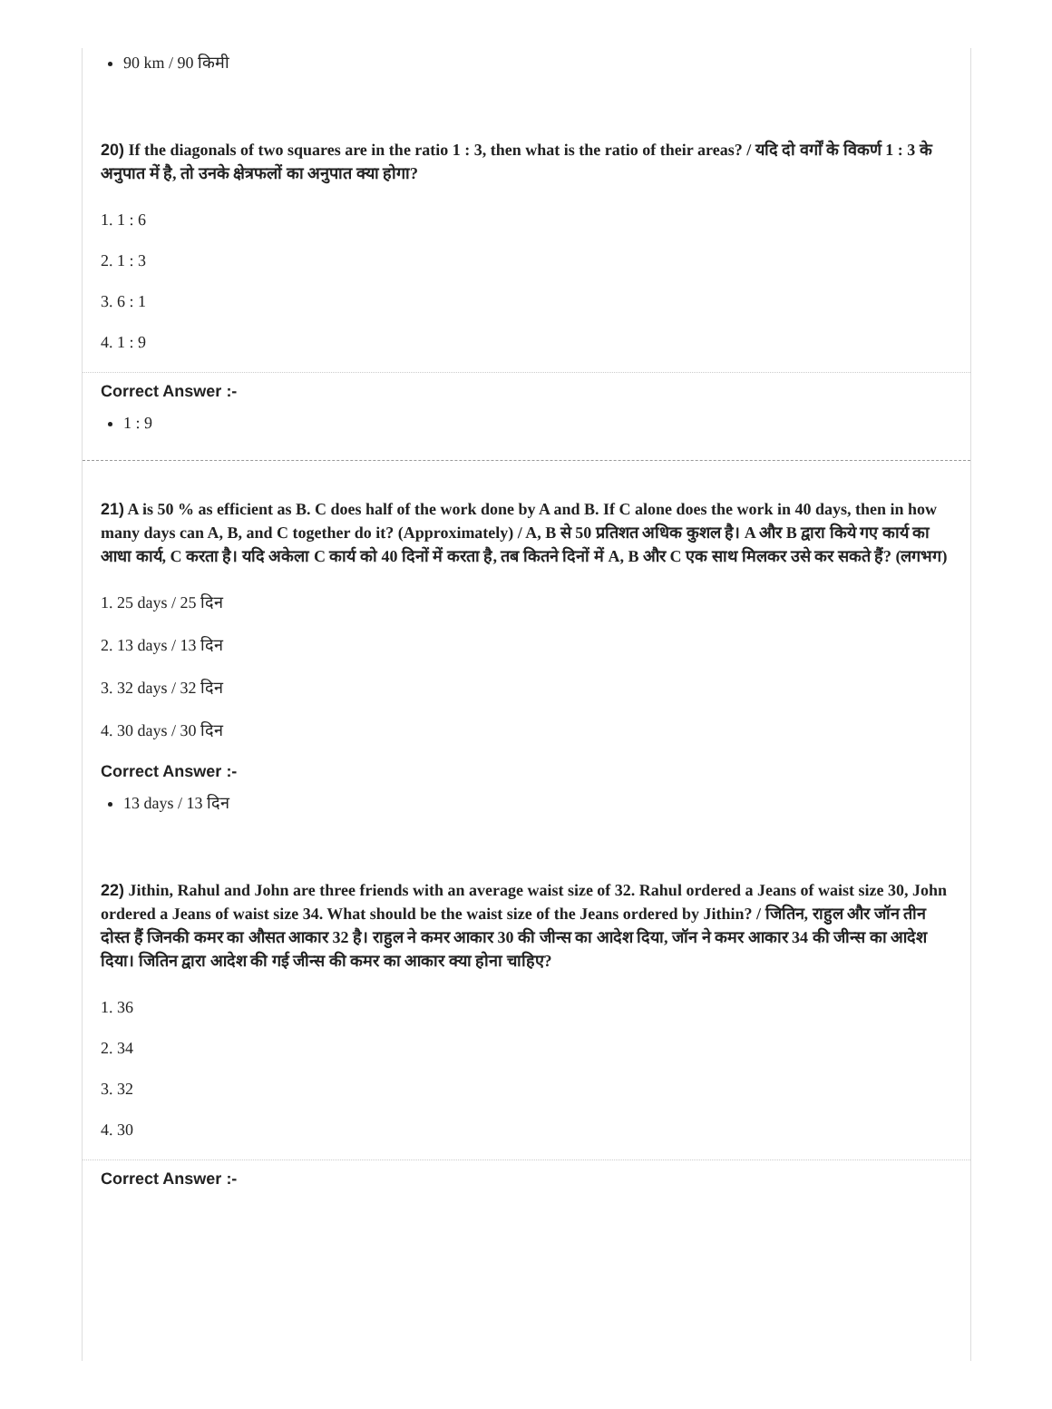90 km / 90 किमी
20) If the diagonals of two squares are in the ratio 1 : 3, then what is the ratio of their areas? / यदि दो वर्गों के विकर्ण 1 : 3 के अनुपात में है, तो उनके क्षेत्रफलों का अनुपात क्या होगा?
1. 1 : 6
2. 1 : 3
3. 6 : 1
4. 1 : 9
Correct Answer :-
1 : 9
21) A is 50 % as efficient as B. C does half of the work done by A and B. If C alone does the work in 40 days, then in how many days can A, B, and C together do it? (Approximately) / A, B से 50 प्रतिशत अधिक कुशल है। A और B द्वारा किये गए कार्य का आधा कार्य, C करता है। यदि अकेला C कार्य को 40 दिनों में करता है, तब कितने दिनों में A, B और C एक साथ मिलकर उसे कर सकते हैं? (लगभग)
1. 25 days / 25 दिन
2. 13 days / 13 दिन
3. 32 days / 32 दिन
4. 30 days / 30 दिन
Correct Answer :-
13 days / 13 दिन
22) Jithin, Rahul and John are three friends with an average waist size of 32. Rahul ordered a Jeans of waist size 30, John ordered a Jeans of waist size 34. What should be the waist size of the Jeans ordered by Jithin? / जितिन, राहुल और जॉन तीन दोस्त हैं जिनकी कमर का औसत आकार 32 है। राहुल ने कमर आकार 30 की जीन्स का आदेश दिया, जॉन ने कमर आकार 34 की जीन्स का आदेश दिया। जितिन द्वारा आदेश की गई जीन्स की कमर का आकार क्या होना चाहिए?
1. 36
2. 34
3. 32
4. 30
Correct Answer :-